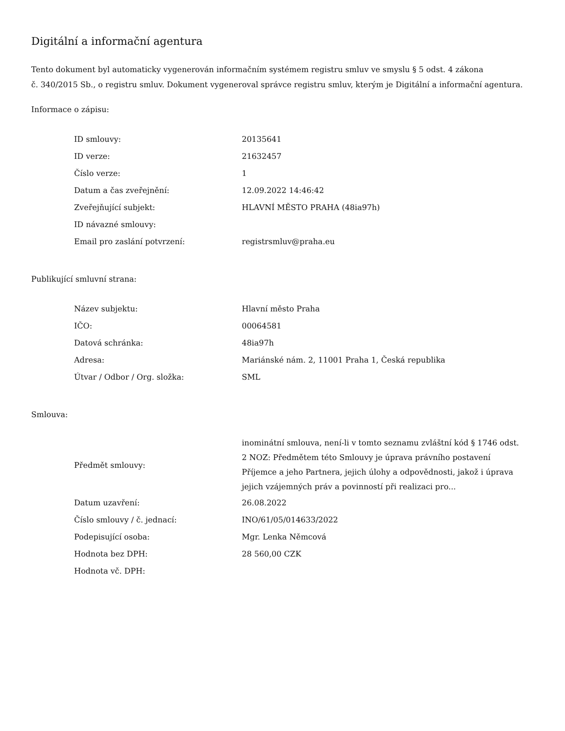Digitální a informační agentura
Tento dokument byl automaticky vygenerován informačním systémem registru smluv ve smyslu § 5 odst. 4 zákona
č. 340/2015 Sb., o registru smluv. Dokument vygeneroval správce registru smluv, kterým je Digitální a informační agentura.
Informace o zápisu:
| ID smlouvy: | 20135641 |
| ID verze: | 21632457 |
| Číslo verze: | 1 |
| Datum a čas zveřejnění: | 12.09.2022 14:46:42 |
| Zveřejňující subjekt: | HLAVNÍ MĚSTO PRAHA (48ia97h) |
| ID návazné smlouvy: | |
| Email pro zaslání potvrzení: | registrsmluv@praha.eu |
Publikující smluvní strana:
| Název subjektu: | Hlavní město Praha |
| IČO: | 00064581 |
| Datová schránka: | 48ia97h |
| Adresa: | Mariánské nám. 2, 11001 Praha 1, Česká republika |
| Útvar / Odbor / Org. složka: | SML |
Smlouva:
| Předmět smlouvy: | inominátní smlouva, není-li v tomto seznamu zvláštní kód § 1746 odst. 2 NOZ: Předmětem této Smlouvy je úprava právního postavení Příjemce a jeho Partnera, jejich úlohy a odpovědnosti, jakož i úprava jejich vzájemných práv a povinností při realizaci pro... |
| Datum uzavření: | 26.08.2022 |
| Číslo smlouvy / č. jednací: | INO/61/05/014633/2022 |
| Podepisující osoba: | Mgr. Lenka Němcová |
| Hodnota bez DPH: | 28 560,00 CZK |
| Hodnota vč. DPH: | |